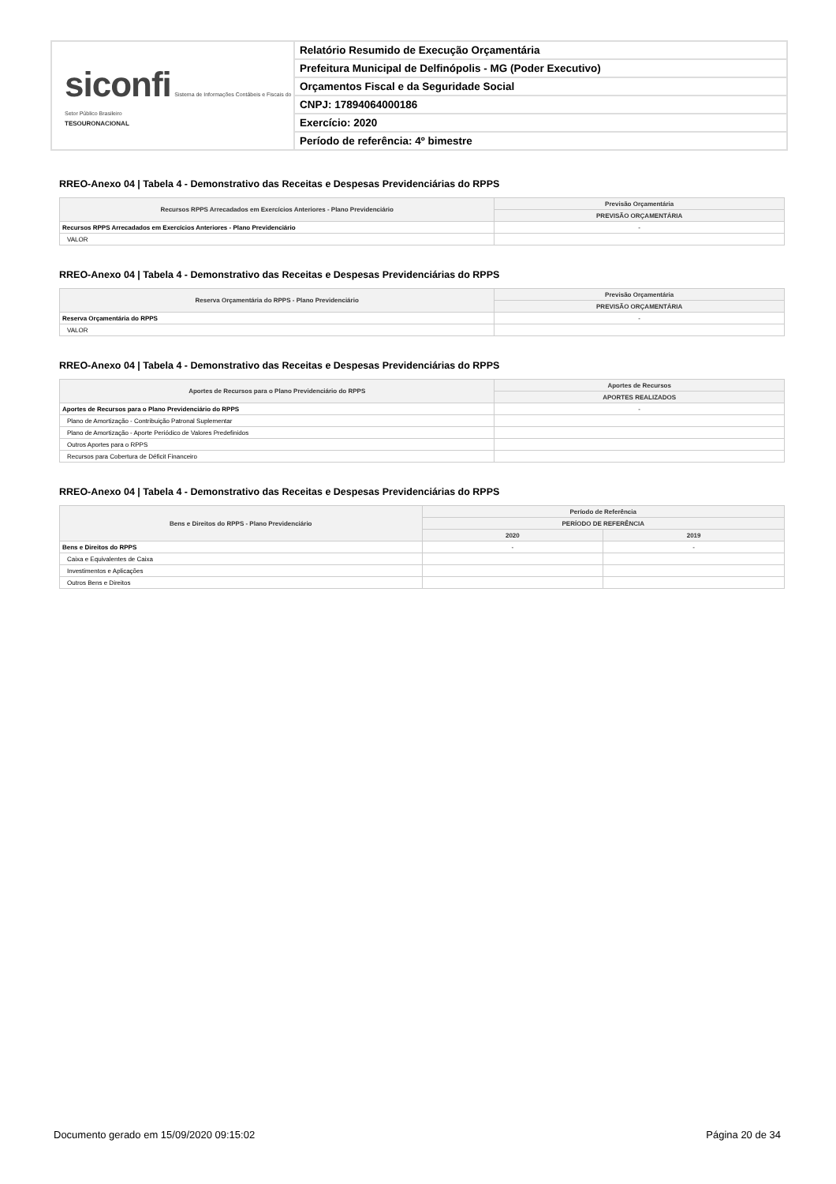siconfi Sistema de Informações Contábeis e Fiscais do Setor Público Brasileiro
TESOURONACIONAL
Relatório Resumido de Execução Orçamentária
Prefeitura Municipal de Delfinópolis - MG (Poder Executivo)
Orçamentos Fiscal e da Seguridade Social
CNPJ: 17894064000186
Exercício: 2020
Período de referência: 4º bimestre
RREO-Anexo 04 | Tabela 4 - Demonstrativo das Receitas e Despesas Previdenciárias do RPPS
| Recursos RPPS Arrecadados em Exercícios Anteriores - Plano Previdenciário | Previsão Orçamentária |
| --- | --- |
| | PREVISÃO ORÇAMENTÁRIA |
| Recursos RPPS Arrecadados em Exercícios Anteriores - Plano Previdenciário | - |
| VALOR | |
RREO-Anexo 04 | Tabela 4 - Demonstrativo das Receitas e Despesas Previdenciárias do RPPS
| Reserva Orçamentária do RPPS - Plano Previdenciário | Previsão Orçamentária |
| --- | --- |
| | PREVISÃO ORÇAMENTÁRIA |
| Reserva Orçamentária do RPPS | - |
| VALOR | |
RREO-Anexo 04 | Tabela 4 - Demonstrativo das Receitas e Despesas Previdenciárias do RPPS
| Aportes de Recursos para o Plano Previdenciário do RPPS | Aportes de Recursos |
| --- | --- |
| | APORTES REALIZADOS |
| Aportes de Recursos para o Plano Previdenciário do RPPS | - |
| Plano de Amortização - Contribuição Patronal Suplementar | |
| Plano de Amortização - Aporte Periódico de Valores Predefinidos | |
| Outros Aportes para o RPPS | |
| Recursos para Cobertura de Déficit Financeiro | |
RREO-Anexo 04 | Tabela 4 - Demonstrativo das Receitas e Despesas Previdenciárias do RPPS
| Bens e Direitos do RPPS - Plano Previdenciário | Período de Referência | |
| --- | --- | --- |
| | PERÍODO DE REFERÊNCIA | |
| | 2020 | 2019 |
| Bens e Direitos do RPPS | - | - |
| Caixa e Equivalentes de Caixa | | |
| Investimentos e Aplicações | | |
| Outros Bens e Direitos | | |
Documento gerado em 15/09/2020 09:15:02 Página 20 de 34